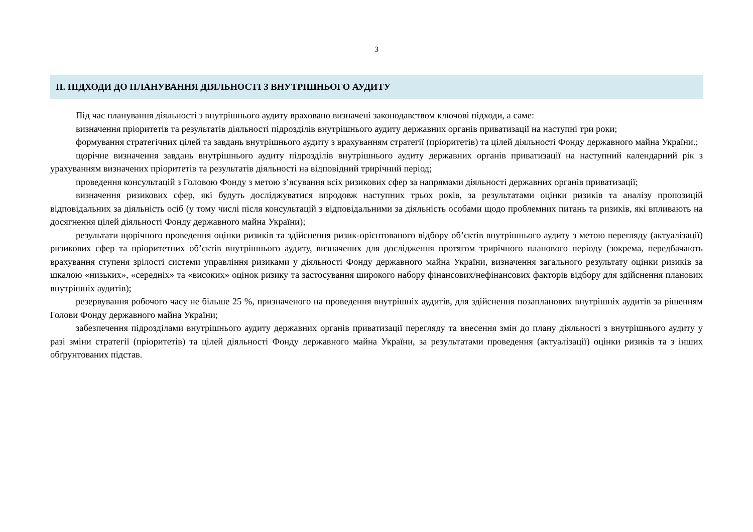3
II. ПІДХОДИ ДО ПЛАНУВАННЯ ДІЯЛЬНОСТІ З ВНУТРІШНЬОГО АУДИТУ
Під час планування діяльності з внутрішнього аудиту враховано визначені законодавством ключові підходи, а саме:
визначення пріоритетів та результатів діяльності підрозділів внутрішнього аудиту державних органів приватизації на наступні три роки;
формування стратегічних цілей та завдань внутрішнього аудиту з врахуванням стратегії (пріоритетів) та цілей діяльності Фонду державного майна України.;
щорічне визначення завдань внутрішнього аудиту підрозділів внутрішнього аудиту державних органів приватизації на наступний календарний рік з урахуванням визначених пріоритетів та результатів діяльності на відповідний трирічний період;
проведення консультацій з Головою Фонду з метою з’ясування всіх ризикових сфер за напрямами діяльності державних органів приватизації;
визначення ризикових сфер, які будуть досліджуватися впродовж наступних трьох років, за результатами оцінки ризиків та аналізу пропозицій відповідальних за діяльність осіб (у тому числі після консультацій з відповідальними за діяльність особами щодо проблемних питань та ризиків, які впливають на досягнення цілей діяльності Фонду державного майна України);
результати щорічного проведення оцінки ризиків та здійснення ризик-орієнтованого відбору об’єктів внутрішнього аудиту з метою перегляду (актуалізації) ризикових сфер та пріоритетних об’єктів внутрішнього аудиту, визначених для дослідження протягом трирічного планового періоду (зокрема, передбачають врахування ступеня зрілості системи управління ризиками у діяльності Фонду державного майна України, визначення загального результату оцінки ризиків за шкалою «низьких», «середніх» та «високих» оцінок ризику та застосування широкого набору фінансових/нефінансових факторів відбору для здійснення планових внутрішніх аудитів);
резервування робочого часу не більше 25 %, призначеного на проведення внутрішніх аудитів, для здійснення позапланових внутрішніх аудитів за рішенням Голови Фонду державного майна України;
забезпечення підрозділами внутрішнього аудиту державних органів приватизації перегляду та внесення змін до плану діяльності з внутрішнього аудиту у разі зміни стратегії (пріоритетів) та цілей діяльності Фонду державного майна України, за результатами проведення (актуалізації) оцінки ризиків та з інших обґрунтованих підстав.